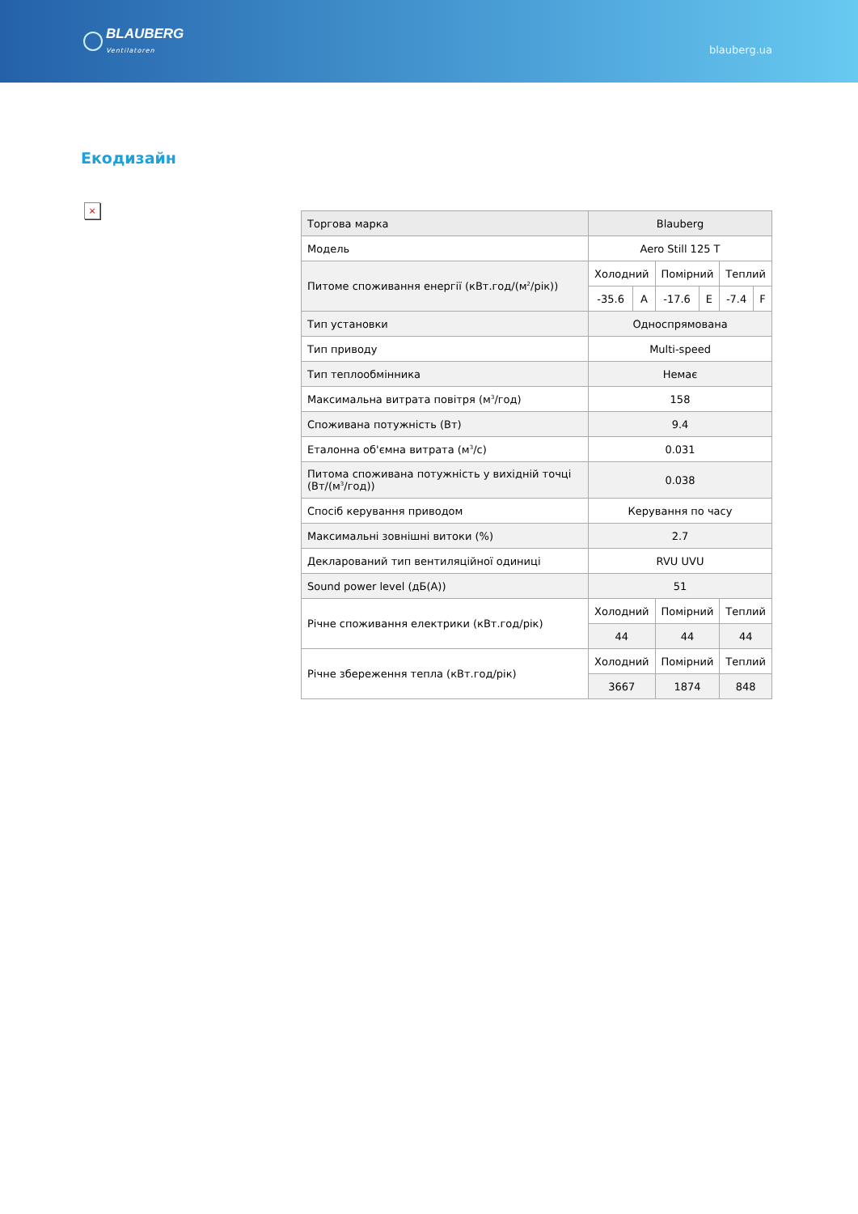BLAUBERG
Ventilatoren
blauberg.ua
Екодизайн
×
| Торгова марка | Blauberg | | | | | |
| Модель | Aero Still 125 T | | | | | |
| Питоме споживання енергії (кВт.год/(м<sup>2</sup>/рік)) | Холодний | | Помірний | | Теплий | |
| | -35.6 | A | -17.6 | E | -7.4 | F |
| Тип установки | Односпрямована | | | | | |
| Тип приводу | Multi-speed | | | | | |
| Тип теплообмінника | Немає | | | | | |
| Максимальна витрата повітря (м<sup>3</sup>/год) | 158 | | | | | |
| Споживана потужність (Вт) | 9.4 | | | | | |
| Еталонна об'ємна витрата (м<sup>3</sup>/с) | 0.031 | | | | | |
| Питома споживана потужність у вихідній точці (Вт/(м<sup>3</sup>/год)) | 0.038 | | | | | |
| Спосіб керування приводом | Керування по часу | | | | | |
| Максимальні зовнішні витоки (%) | 2.7 | | | | | |
| Декларований тип вентиляційної одиниці | RVU UVU | | | | | |
| Sound power level (дБ(А)) | 51 | | | | | |
| Річне споживання електрики (кВт.год/рік) | Холодний | | Помірний | | Теплий | |
| | 44 | | 44 | | 44 | |
| Річне збереження тепла (кВт.год/рік) | Холодний | | Помірний | | Теплий | |
| | 3667 | | 1874 | | 848 | |